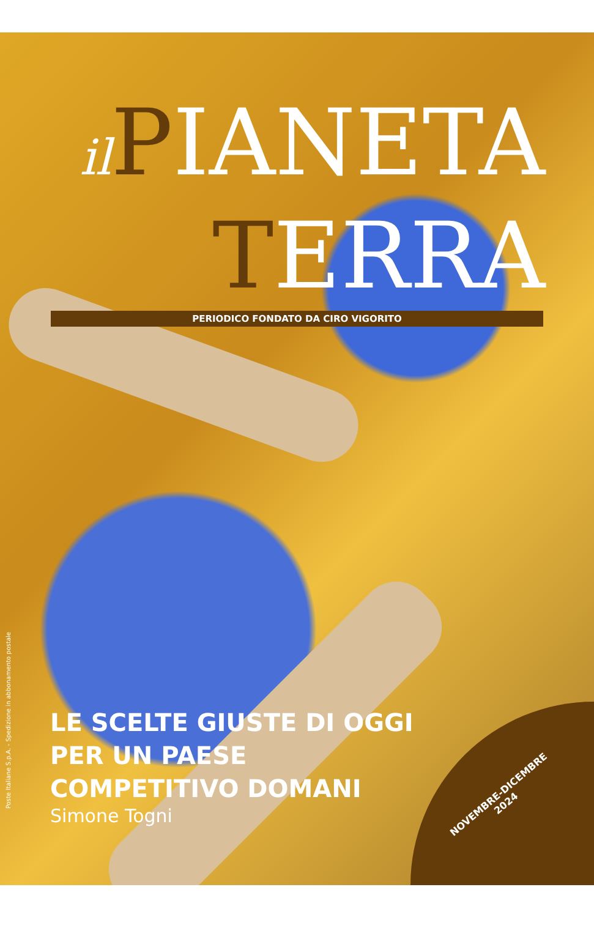il PIANETA
TERRA
PERIODICO FONDATO DA CIRO VIGORITO
LE SCELTE GIUSTE DI OGGI
PER UN PAESE
COMPETITIVO DOMANI
Simone Togni
Poste Italiane S.p.A. - Spedizione in abbonamento postale
NOVEMBRE-DICEMBRE
2024